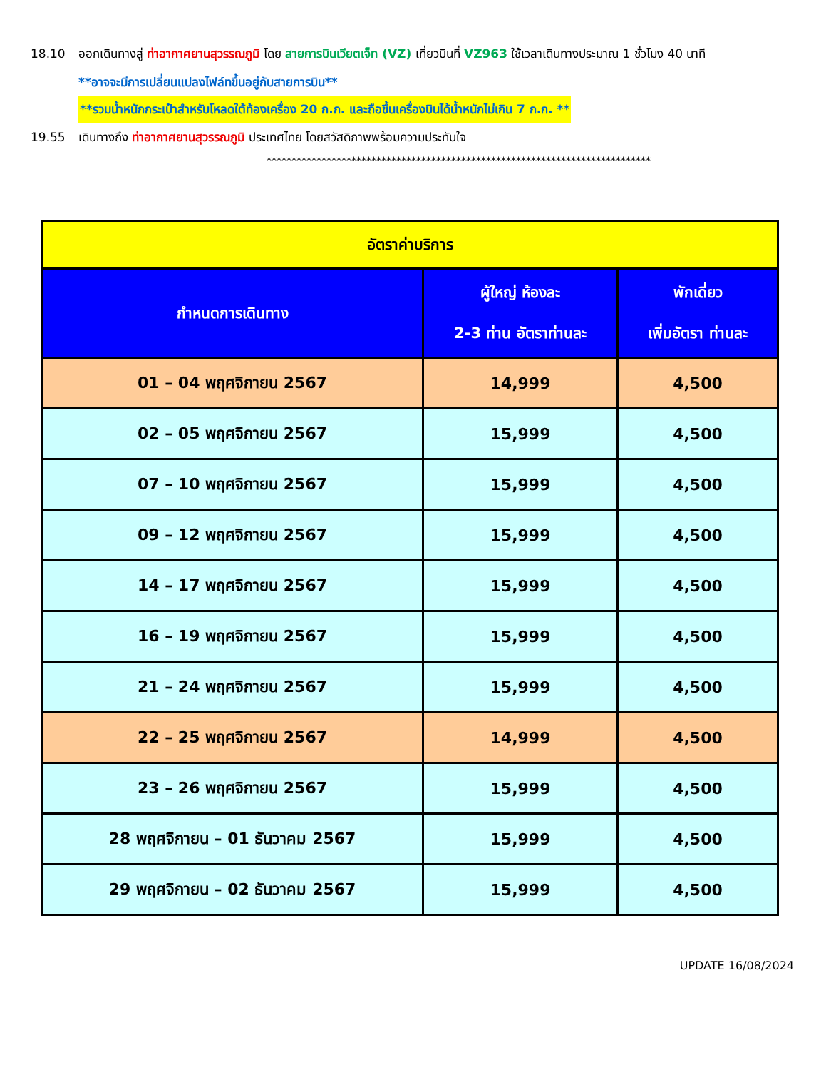18.10 ออกเดินทางสู่ ท่าอากาศยานสุวรรณภูมิ โดย สายการบินเวียตเจ็ท (VZ) เที่ยวบินที่ VZ963 ใช้เวลาเดินทางประมาณ 1 ชั่วโมง 40 นาที
**อาจจะมีการเปลี่ยนแปลงไฟล์ทขึ้นอยู่กับสายการบิน**
**รวมน้ำหนักกระเป๋าสำหรับโหลดใต้ท้องเครื่อง 20 ก.ก. และถือขึ้นเครื่องบินได้น้ำหนักไม่เกิน 7 ก.ก. **
19.55 เดินทางถึง ท่าอากาศยานสุวรรณภูมิ ประเทศไทย โดยสวัสดิภาพพร้อมความประทับใจ
*****************************************************************************
| อัตราค่าบริการ | | |
| --- | --- | --- |
| กำหนดการเดินทาง | ผู้ใหญ่ ห้องละ 2-3 ท่าน อัตราท่านละ | พักเดี่ยว เพิ่มอัตรา ท่านละ |
| 01 – 04 พฤศจิกายน 2567 | 14,999 | 4,500 |
| 02 – 05 พฤศจิกายน 2567 | 15,999 | 4,500 |
| 07 – 10 พฤศจิกายน 2567 | 15,999 | 4,500 |
| 09 – 12 พฤศจิกายน 2567 | 15,999 | 4,500 |
| 14 – 17 พฤศจิกายน 2567 | 15,999 | 4,500 |
| 16 – 19 พฤศจิกายน 2567 | 15,999 | 4,500 |
| 21 – 24 พฤศจิกายน 2567 | 15,999 | 4,500 |
| 22 – 25 พฤศจิกายน 2567 | 14,999 | 4,500 |
| 23 – 26 พฤศจิกายน 2567 | 15,999 | 4,500 |
| 28 พฤศจิกายน – 01 ธันวาคม 2567 | 15,999 | 4,500 |
| 29 พฤศจิกายน – 02 ธันวาคม 2567 | 15,999 | 4,500 |
UPDATE 16/08/2024